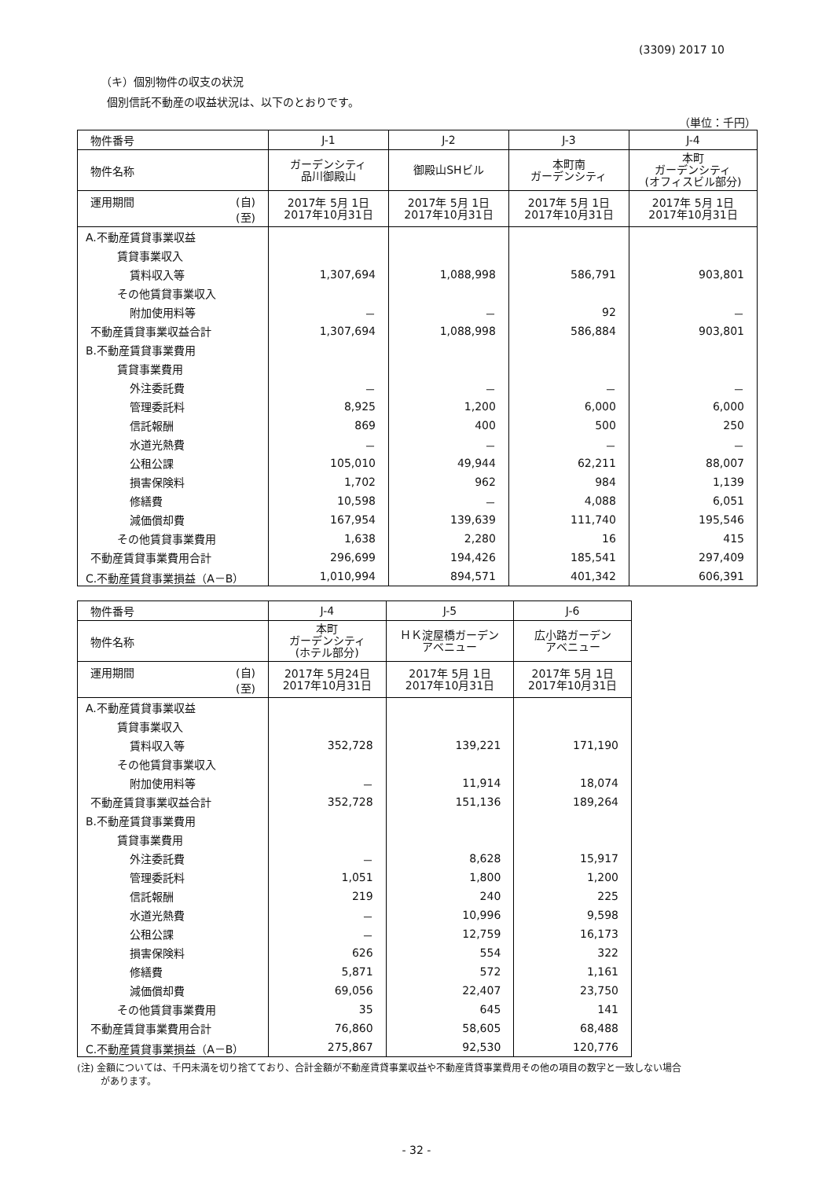(3309) 2017 10
（キ）個別物件の収支の状況
個別信託不動産の収益状況は、以下のとおりです。
（単位：千円）
| 物件番号 | J-1 | J-2 | J-3 | J-4 |
| 物件名称 | ガーデンシティ 品川御殿山 | 御殿山SHビル | 本町南 ガーデンシティ | 本町 ガーデンシティ (オフィスビル部分) |
| 運用期間 (自) (至) | 2017年 5月 1日 2017年10月31日 | 2017年 5月 1日 2017年10月31日 | 2017年 5月 1日 2017年10月31日 | 2017年 5月 1日 2017年10月31日 |
| A.不動産賃貸事業収益 | | | | |
| 賃貸事業収入 | | | | |
| 賃料収入等 | 1,307,694 | 1,088,998 | 586,791 | 903,801 |
| その他賃貸事業収入 | | | | |
| 附加使用料等 | － | － | 92 | － |
| 不動産賃貸事業収益合計 | 1,307,694 | 1,088,998 | 586,884 | 903,801 |
| B.不動産賃貸事業費用 | | | | |
| 賃貸事業費用 | | | | |
| 外注委託費 | － | － | － | － |
| 管理委託料 | 8,925 | 1,200 | 6,000 | 6,000 |
| 信託報酬 | 869 | 400 | 500 | 250 |
| 水道光熱費 | － | － | － | － |
| 公租公課 | 105,010 | 49,944 | 62,211 | 88,007 |
| 損害保険料 | 1,702 | 962 | 984 | 1,139 |
| 修繕費 | 10,598 | － | 4,088 | 6,051 |
| 減価償却費 | 167,954 | 139,639 | 111,740 | 195,546 |
| その他賃貸事業費用 | 1,638 | 2,280 | 16 | 415 |
| 不動産賃貸事業費用合計 | 296,699 | 194,426 | 185,541 | 297,409 |
| C.不動産賃貸事業損益（A－B） | 1,010,994 | 894,571 | 401,342 | 606,391 |
| 物件番号 | J-4 | J-5 | J-6 |
| 物件名称 | 本町 ガーデンシティ (ホテル部分) | ＨＫ淀屋橋ガーデン アベニュー | 広小路ガーデン アベニュー |
| 運用期間 (自) (至) | 2017年 5月24日 2017年10月31日 | 2017年 5月 1日 2017年10月31日 | 2017年 5月 1日 2017年10月31日 |
| A.不動産賃貸事業収益 | | | |
| 賃貸事業収入 | | | |
| 賃料収入等 | 352,728 | 139,221 | 171,190 |
| その他賃貸事業収入 | | | |
| 附加使用料等 | － | 11,914 | 18,074 |
| 不動産賃貸事業収益合計 | 352,728 | 151,136 | 189,264 |
| B.不動産賃貸事業費用 | | | |
| 賃貸事業費用 | | | |
| 外注委託費 | － | 8,628 | 15,917 |
| 管理委託料 | 1,051 | 1,800 | 1,200 |
| 信託報酬 | 219 | 240 | 225 |
| 水道光熱費 | － | 10,996 | 9,598 |
| 公租公課 | － | 12,759 | 16,173 |
| 損害保険料 | 626 | 554 | 322 |
| 修繕費 | 5,871 | 572 | 1,161 |
| 減価償却費 | 69,056 | 22,407 | 23,750 |
| その他賃貸事業費用 | 35 | 645 | 141 |
| 不動産賃貸事業費用合計 | 76,860 | 58,605 | 68,488 |
| C.不動産賃貸事業損益（A－B） | 275,867 | 92,530 | 120,776 |
(注) 金額については、千円未満を切り捨てており、合計金額が不動産賃貸事業収益や不動産賃貸事業費用その他の項目の数字と一致しない場合
があります。
- 32 -